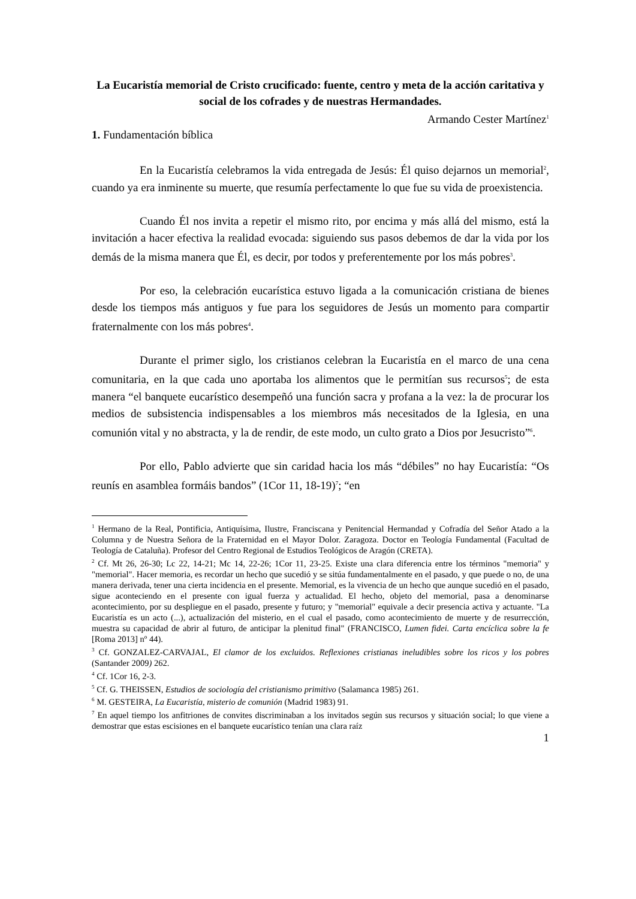La Eucaristía memorial de Cristo crucificado: fuente, centro y meta de la acción caritativa y social de los cofrades y de nuestras Hermandades.
Armando Cester Martínez<sup>1</sup>
1. Fundamentación bíblica
En la Eucaristía celebramos la vida entregada de Jesús: Él quiso dejarnos un memorial<sup>2</sup>, cuando ya era inminente su muerte, que resumía perfectamente lo que fue su vida de proexistencia.
Cuando Él nos invita a repetir el mismo rito, por encima y más allá del mismo, está la invitación a hacer efectiva la realidad evocada: siguiendo sus pasos debemos de dar la vida por los demás de la misma manera que Él, es decir, por todos y preferentemente por los más pobres<sup>3</sup>.
Por eso, la celebración eucarística estuvo ligada a la comunicación cristiana de bienes desde los tiempos más antiguos y fue para los seguidores de Jesús un momento para compartir fraternalmente con los más pobres<sup>4</sup>.
Durante el primer siglo, los cristianos celebran la Eucaristía en el marco de una cena comunitaria, en la que cada uno aportaba los alimentos que le permitían sus recursos<sup>5</sup>; de esta manera “el banquete eucarístico desempeñó una función sacra y profana a la vez: la de procurar los medios de subsistencia indispensables a los miembros más necesitados de la Iglesia, en una comunión vital y no abstracta, y la de rendir, de este modo, un culto grato a Dios por Jesucristo”<sup>6</sup>.
Por ello, Pablo advierte que sin caridad hacia los más “débiles” no hay Eucaristía: “Os reunís en asamblea formáis bandos” (1Cor 11, 18-19)<sup>7</sup>; “en
<sup>1</sup> Hermano de la Real, Pontificia, Antiquísima, Ilustre, Franciscana y Penitencial Hermandad y Cofradía del Señor Atado a la Columna y de Nuestra Señora de la Fraternidad en el Mayor Dolor. Zaragoza. Doctor en Teología Fundamental (Facultad de Teología de Cataluña). Profesor del Centro Regional de Estudios Teológicos de Aragón (CRETA).
<sup>2</sup> Cf. Mt 26, 26-30; Lc 22, 14-21; Mc 14, 22-26; 1Cor 11, 23-25. Existe una clara diferencia entre los términos "memoria" y "memorial". Hacer memoria, es recordar un hecho que sucedió y se sitúa fundamentalmente en el pasado, y que puede o no, de una manera derivada, tener una cierta incidencia en el presente. Memorial, es la vivencia de un hecho que aunque sucedió en el pasado, sigue aconteciendo en el presente con igual fuerza y actualidad. El hecho, objeto del memorial, pasa a denominarse acontecimiento, por su despliegue en el pasado, presente y futuro; y "memorial" equivale a decir presencia activa y actuante. "La Eucaristía es un acto (...), actualización del misterio, en el cual el pasado, como acontecimiento de muerte y de resurrección, muestra su capacidad de abrir al futuro, de anticipar la plenitud final" (FRANCISCO, Lumen fidei. Carta encíclica sobre la fe [Roma 2013] nº 44).
<sup>3</sup> Cf. GONZALEZ-CARVAJAL, El clamor de los excluidos. Reflexiones cristianas ineludibles sobre los ricos y los pobres (Santander 2009) 262.
<sup>4</sup> Cf. 1Cor 16, 2-3.
<sup>5</sup> Cf. G. THEISSEN, Estudios de sociología del cristianismo primitivo (Salamanca 1985) 261.
<sup>6</sup> M. GESTEIRA, La Eucaristía, misterio de comunión (Madrid 1983) 91.
<sup>7</sup> En aquel tiempo los anfitriones de convites discriminaban a los invitados según sus recursos y situación social; lo que viene a demostrar que estas escisiones en el banquete eucarístico tenían una clara raíz
1